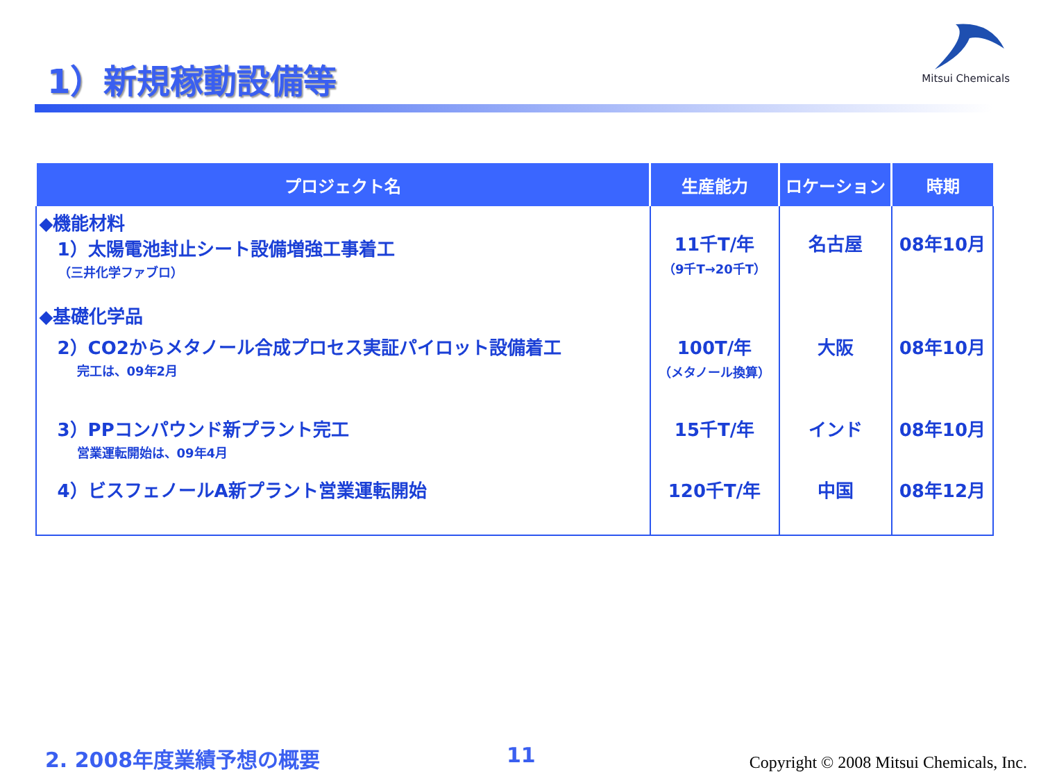1）新規稼動設備等
Mitsui Chemicals
| プロジェクト名 | 生産能力 | ロケーション | 時期 |
| --- | --- | --- | --- |
| ◆機能材料 1）太陽電池封止シート設備増強工事着工 （三井化学ファブロ） ◆基礎化学品 | 11千T/年 （9千T→20千T） | 名古屋 | 08年10月 |
| 2）CO2からメタノール合成プロセス実証パイロット設備着工 完工は、09年2月 | 100T/年 （メタノール換算） | 大阪 | 08年10月 |
| 3）PPコンパウンド新プラント完工 営業運転開始は、09年4月 | 15千T/年 | インド | 08年10月 |
| 4）ビスフェノールA新プラント営業運転開始 | 120千T/年 | 中国 | 08年12月 |
2. 2008年度業績予想の概要 11
Copyright © 2008 Mitsui Chemicals, Inc.